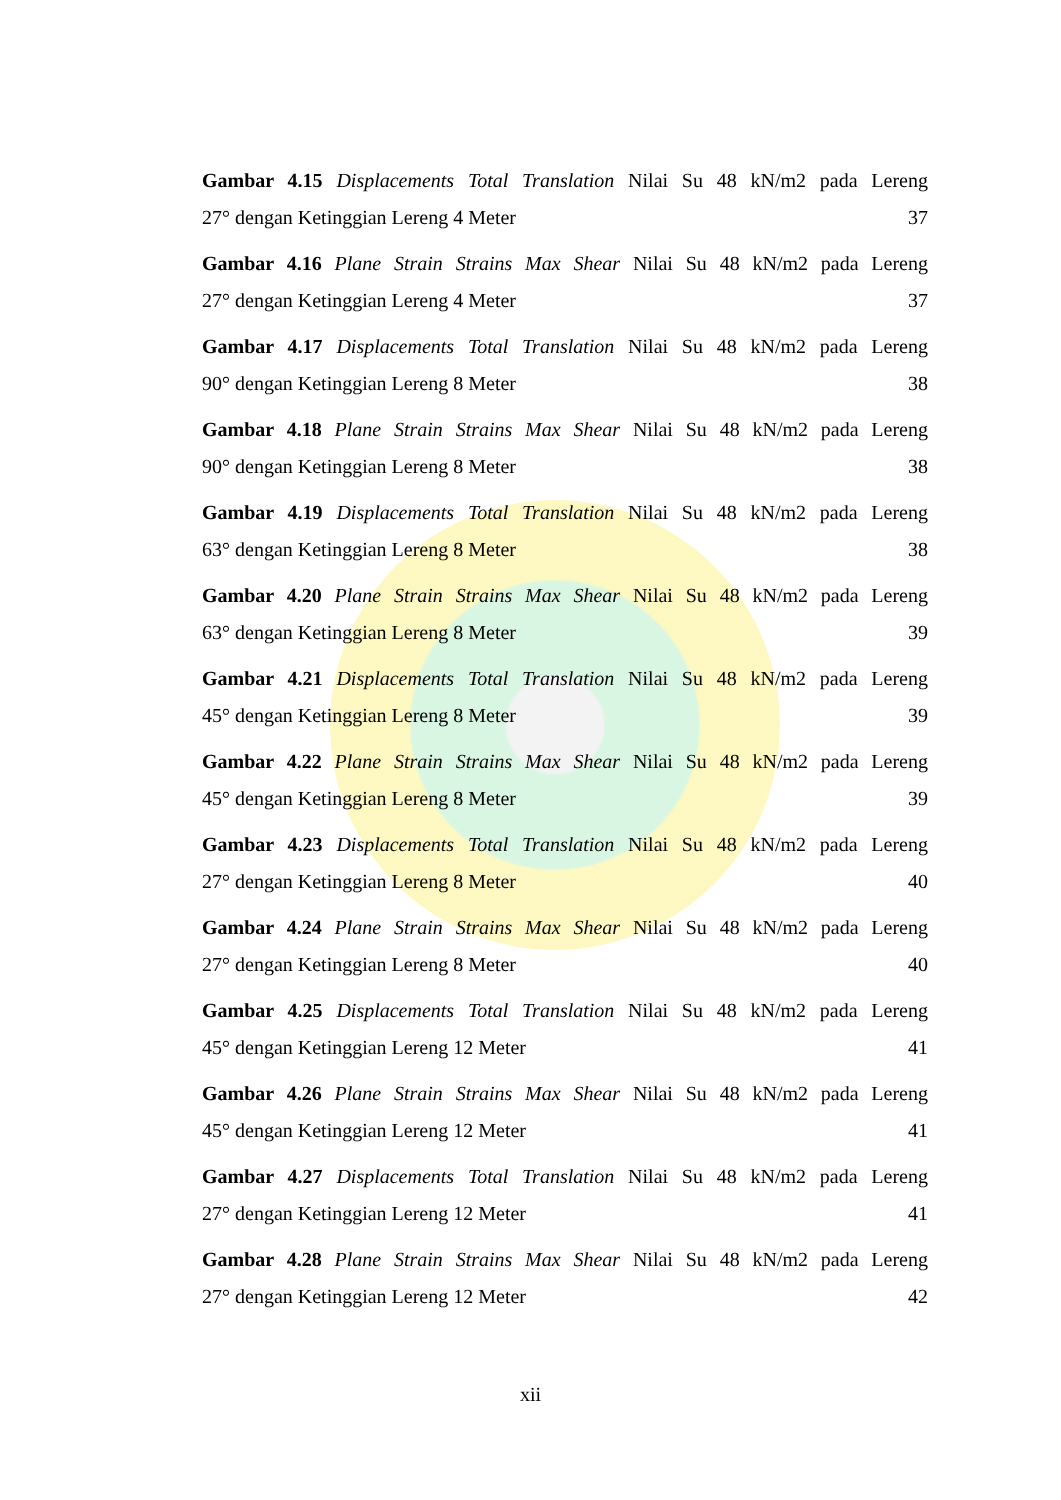Gambar 4.15 Displacements Total Translation Nilai Su 48 kN/m2 pada Lereng
27° dengan Ketinggian Lereng 4 Meter 37
Gambar 4.16 Plane Strain Strains Max Shear Nilai Su 48 kN/m2 pada Lereng
27° dengan Ketinggian Lereng 4 Meter 37
Gambar 4.17 Displacements Total Translation Nilai Su 48 kN/m2 pada Lereng
90° dengan Ketinggian Lereng 8 Meter 38
Gambar 4.18 Plane Strain Strains Max Shear Nilai Su 48 kN/m2 pada Lereng
90° dengan Ketinggian Lereng 8 Meter 38
Gambar 4.19 Displacements Total Translation Nilai Su 48 kN/m2 pada Lereng
63° dengan Ketinggian Lereng 8 Meter 38
Gambar 4.20 Plane Strain Strains Max Shear Nilai Su 48 kN/m2 pada Lereng
63° dengan Ketinggian Lereng 8 Meter 39
Gambar 4.21 Displacements Total Translation Nilai Su 48 kN/m2 pada Lereng
45° dengan Ketinggian Lereng 8 Meter 39
Gambar 4.22 Plane Strain Strains Max Shear Nilai Su 48 kN/m2 pada Lereng
45° dengan Ketinggian Lereng 8 Meter 39
Gambar 4.23 Displacements Total Translation Nilai Su 48 kN/m2 pada Lereng
27° dengan Ketinggian Lereng 8 Meter 40
Gambar 4.24 Plane Strain Strains Max Shear Nilai Su 48 kN/m2 pada Lereng
27° dengan Ketinggian Lereng 8 Meter 40
Gambar 4.25 Displacements Total Translation Nilai Su 48 kN/m2 pada Lereng
45° dengan Ketinggian Lereng 12 Meter 41
Gambar 4.26 Plane Strain Strains Max Shear Nilai Su 48 kN/m2 pada Lereng
45° dengan Ketinggian Lereng 12 Meter 41
Gambar 4.27 Displacements Total Translation Nilai Su 48 kN/m2 pada Lereng
27° dengan Ketinggian Lereng 12 Meter 41
Gambar 4.28 Plane Strain Strains Max Shear Nilai Su 48 kN/m2 pada Lereng
27° dengan Ketinggian Lereng 12 Meter 42
xii